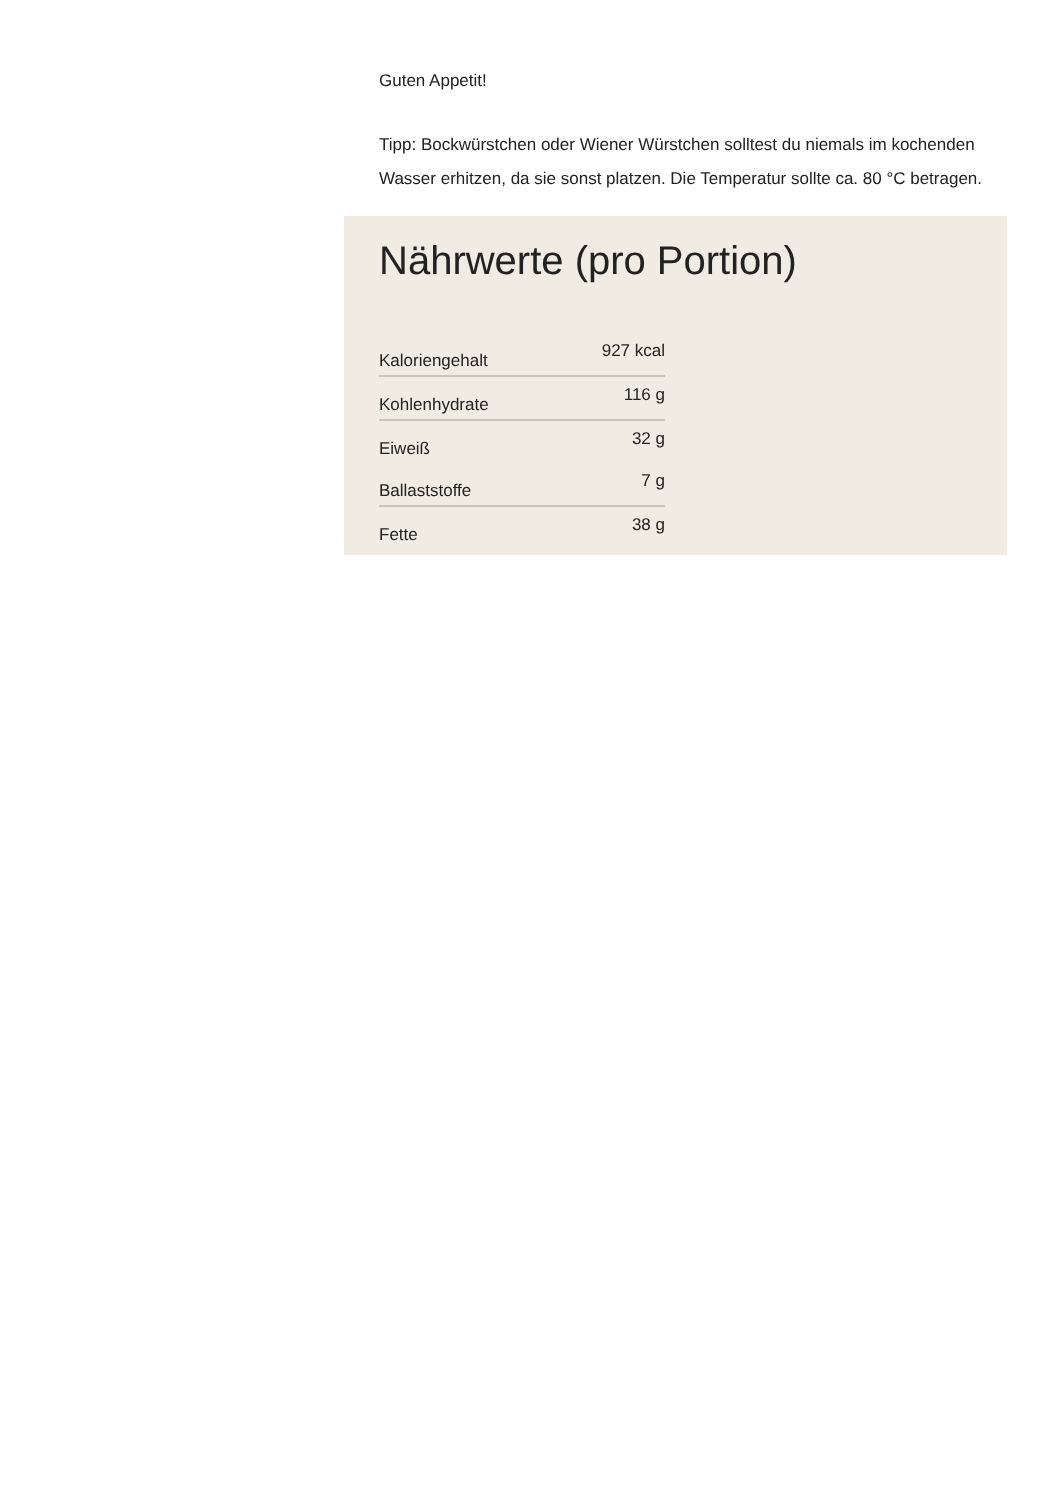Guten Appetit!
Tipp: Bockwürstchen oder Wiener Würstchen solltest du niemals im kochenden Wasser erhitzen, da sie sonst platzen. Die Temperatur sollte ca. 80 °C betragen.
Nährwerte (pro Portion)
| Kaloriengehalt | 927 kcal |
| Kohlenhydrate | 116 g |
| Eiweiß | 32 g |
| Ballaststoffe | 7 g |
| Fette | 38 g |